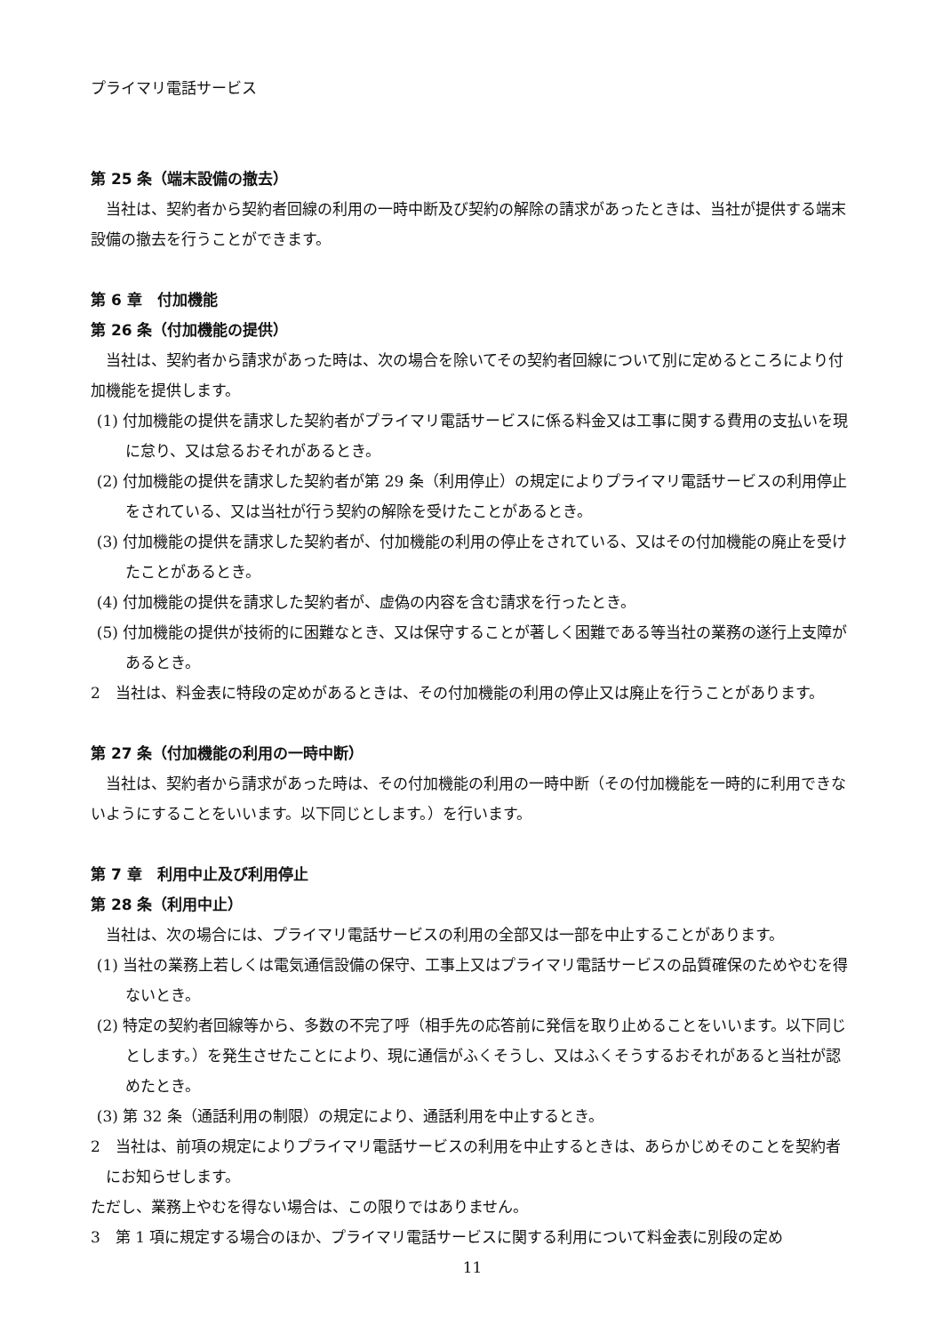プライマリ電話サービス
第 25 条（端末設備の撤去）
当社は、契約者から契約者回線の利用の一時中断及び契約の解除の請求があったときは、当社が提供する端末設備の撤去を行うことができます。
第 6 章　付加機能
第 26 条（付加機能の提供）
当社は、契約者から請求があった時は、次の場合を除いてその契約者回線について別に定めるところにより付加機能を提供します。
(1) 付加機能の提供を請求した契約者がプライマリ電話サービスに係る料金又は工事に関する費用の支払いを現に怠り、又は怠るおそれがあるとき。
(2) 付加機能の提供を請求した契約者が第 29 条（利用停止）の規定によりプライマリ電話サービスの利用停止をされている、又は当社が行う契約の解除を受けたことがあるとき。
(3) 付加機能の提供を請求した契約者が、付加機能の利用の停止をされている、又はその付加機能の廃止を受けたことがあるとき。
(4) 付加機能の提供を請求した契約者が、虚偽の内容を含む請求を行ったとき。
(5) 付加機能の提供が技術的に困難なとき、又は保守することが著しく困難である等当社の業務の遂行上支障があるとき。
2　当社は、料金表に特段の定めがあるときは、その付加機能の利用の停止又は廃止を行うことがあります。
第 27 条（付加機能の利用の一時中断）
当社は、契約者から請求があった時は、その付加機能の利用の一時中断（その付加機能を一時的に利用できないようにすることをいいます。以下同じとします。）を行います。
第 7 章　利用中止及び利用停止
第 28 条（利用中止）
当社は、次の場合には、プライマリ電話サービスの利用の全部又は一部を中止することがあります。
(1) 当社の業務上若しくは電気通信設備の保守、工事上又はプライマリ電話サービスの品質確保のためやむを得ないとき。
(2) 特定の契約者回線等から、多数の不完了呼（相手先の応答前に発信を取り止めることをいいます。以下同じとします。）を発生させたことにより、現に通信がふくそうし、又はふくそうするおそれがあると当社が認めたとき。
(3) 第 32 条（通話利用の制限）の規定により、通話利用を中止するとき。
2　当社は、前項の規定によりプライマリ電話サービスの利用を中止するときは、あらかじめそのことを契約者にお知らせします。
ただし、業務上やむを得ない場合は、この限りではありません。
3　第 1 項に規定する場合のほか、プライマリ電話サービスに関する利用について料金表に別段の定め
11